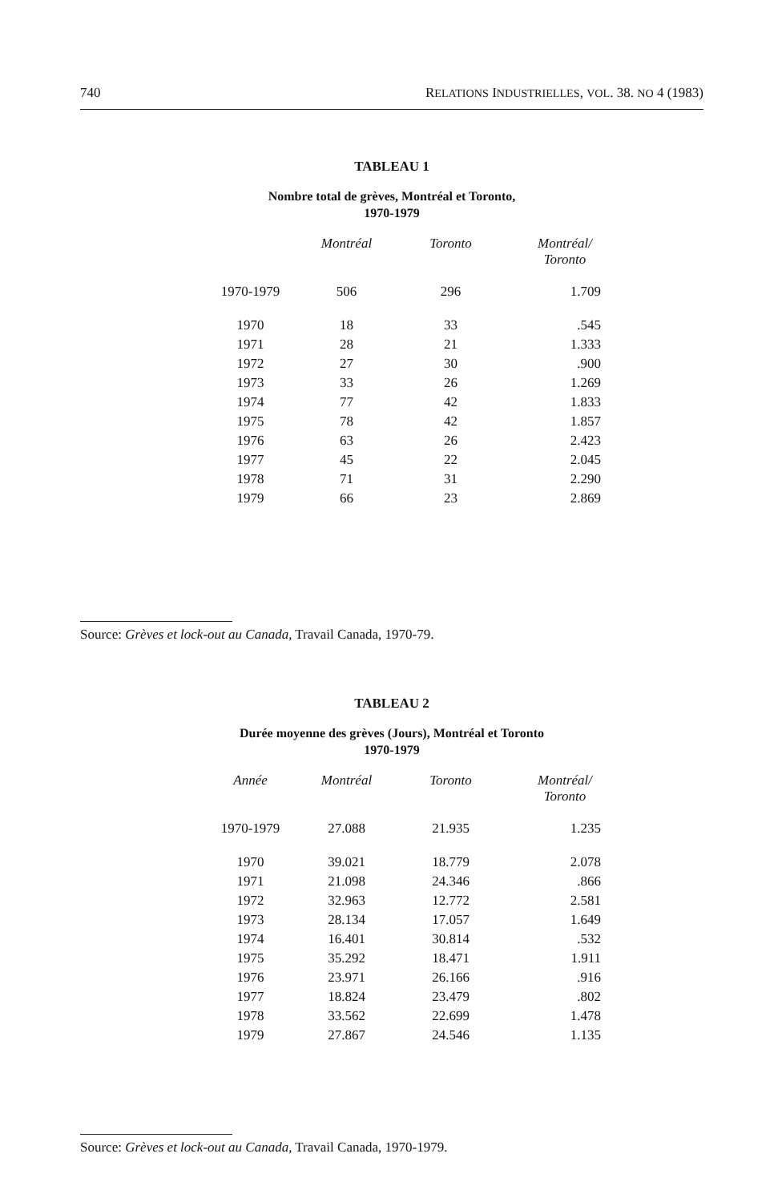740 RELATIONS INDUSTRIELLES, VOL. 38. NO 4 (1983)
TABLEAU 1
Nombre total de grèves, Montréal et Toronto,
1970-1979
| | Montréal | Toronto | Montréal/ Toronto |
| --- | --- | --- | --- |
| 1970-1979 | 506 | 296 | 1.709 |
| 1970 | 18 | 33 | .545 |
| 1971 | 28 | 21 | 1.333 |
| 1972 | 27 | 30 | .900 |
| 1973 | 33 | 26 | 1.269 |
| 1974 | 77 | 42 | 1.833 |
| 1975 | 78 | 42 | 1.857 |
| 1976 | 63 | 26 | 2.423 |
| 1977 | 45 | 22 | 2.045 |
| 1978 | 71 | 31 | 2.290 |
| 1979 | 66 | 23 | 2.869 |
Source: Grèves et lock-out au Canada, Travail Canada, 1970-79.
TABLEAU 2
Durée moyenne des grèves (Jours), Montréal et Toronto
1970-1979
| Année | Montréal | Toronto | Montréal/ Toronto |
| --- | --- | --- | --- |
| 1970-1979 | 27.088 | 21.935 | 1.235 |
| 1970 | 39.021 | 18.779 | 2.078 |
| 1971 | 21.098 | 24.346 | .866 |
| 1972 | 32.963 | 12.772 | 2.581 |
| 1973 | 28.134 | 17.057 | 1.649 |
| 1974 | 16.401 | 30.814 | .532 |
| 1975 | 35.292 | 18.471 | 1.911 |
| 1976 | 23.971 | 26.166 | .916 |
| 1977 | 18.824 | 23.479 | .802 |
| 1978 | 33.562 | 22.699 | 1.478 |
| 1979 | 27.867 | 24.546 | 1.135 |
Source: Grèves et lock-out au Canada, Travail Canada, 1970-1979.